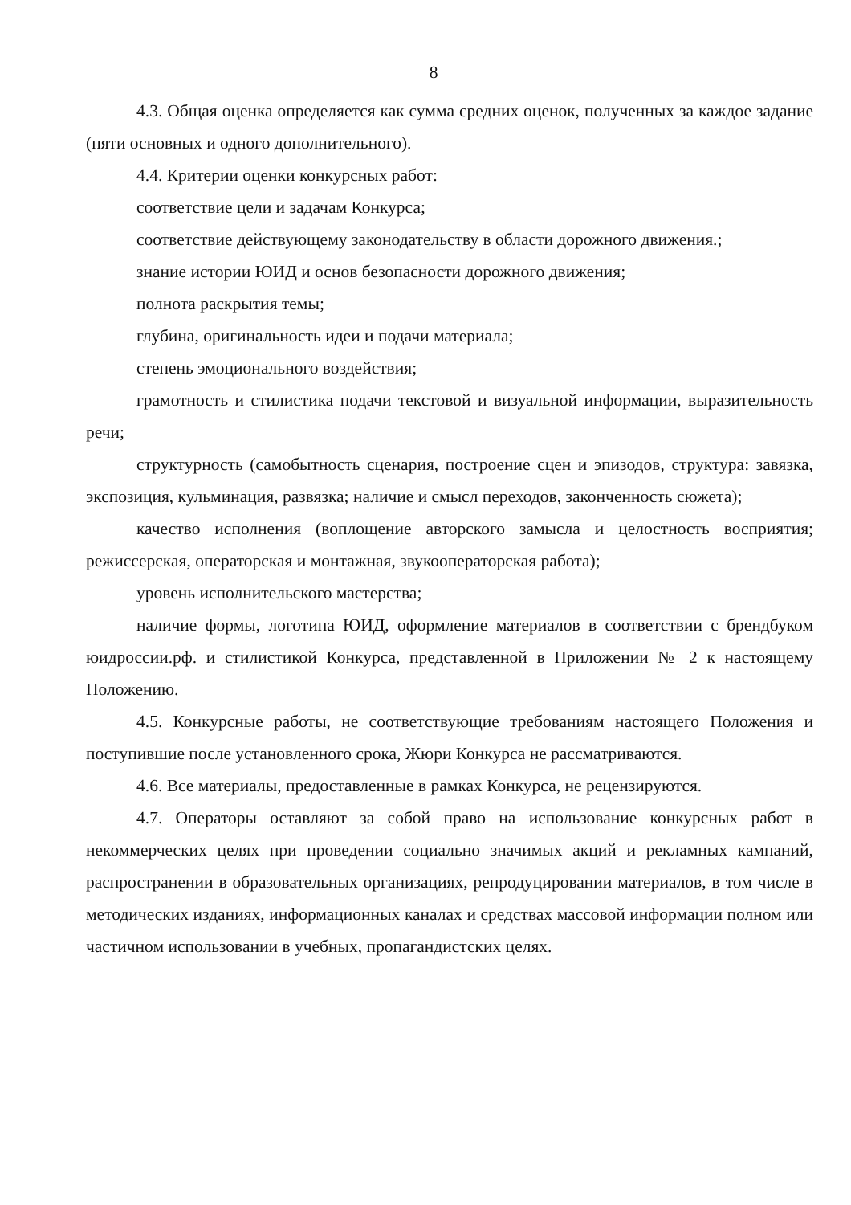8
4.3. Общая оценка определяется как сумма средних оценок, полученных за каждое задание (пяти основных и одного дополнительного).
4.4. Критерии оценки конкурсных работ:
соответствие цели и задачам Конкурса;
соответствие действующему законодательству в области дорожного движения.;
знание истории ЮИД и основ безопасности дорожного движения;
полнота раскрытия темы;
глубина, оригинальность идеи и подачи материала;
степень эмоционального воздействия;
грамотность и стилистика подачи текстовой и визуальной информации, выразительность речи;
структурность (самобытность сценария, построение сцен и эпизодов, структура: завязка, экспозиция, кульминация, развязка; наличие и смысл переходов, законченность сюжета);
качество исполнения (воплощение авторского замысла и целостность восприятия; режиссерская, операторская и монтажная, звукооператорская работа);
уровень исполнительского мастерства;
наличие формы, логотипа ЮИД, оформление материалов в соответствии с брендбуком юидроссии.рф. и стилистикой Конкурса, представленной в Приложении № 2 к настоящему Положению.
4.5. Конкурсные работы, не соответствующие требованиям настоящего Положения и поступившие после установленного срока, Жюри Конкурса не рассматриваются.
4.6. Все материалы, предоставленные в рамках Конкурса, не рецензируются.
4.7. Операторы оставляют за собой право на использование конкурсных работ в некоммерческих целях при проведении социально значимых акций и рекламных кампаний, распространении в образовательных организациях, репродуцировании материалов, в том числе в методических изданиях, информационных каналах и средствах массовой информации полном или частичном использовании в учебных, пропагандистских целях.